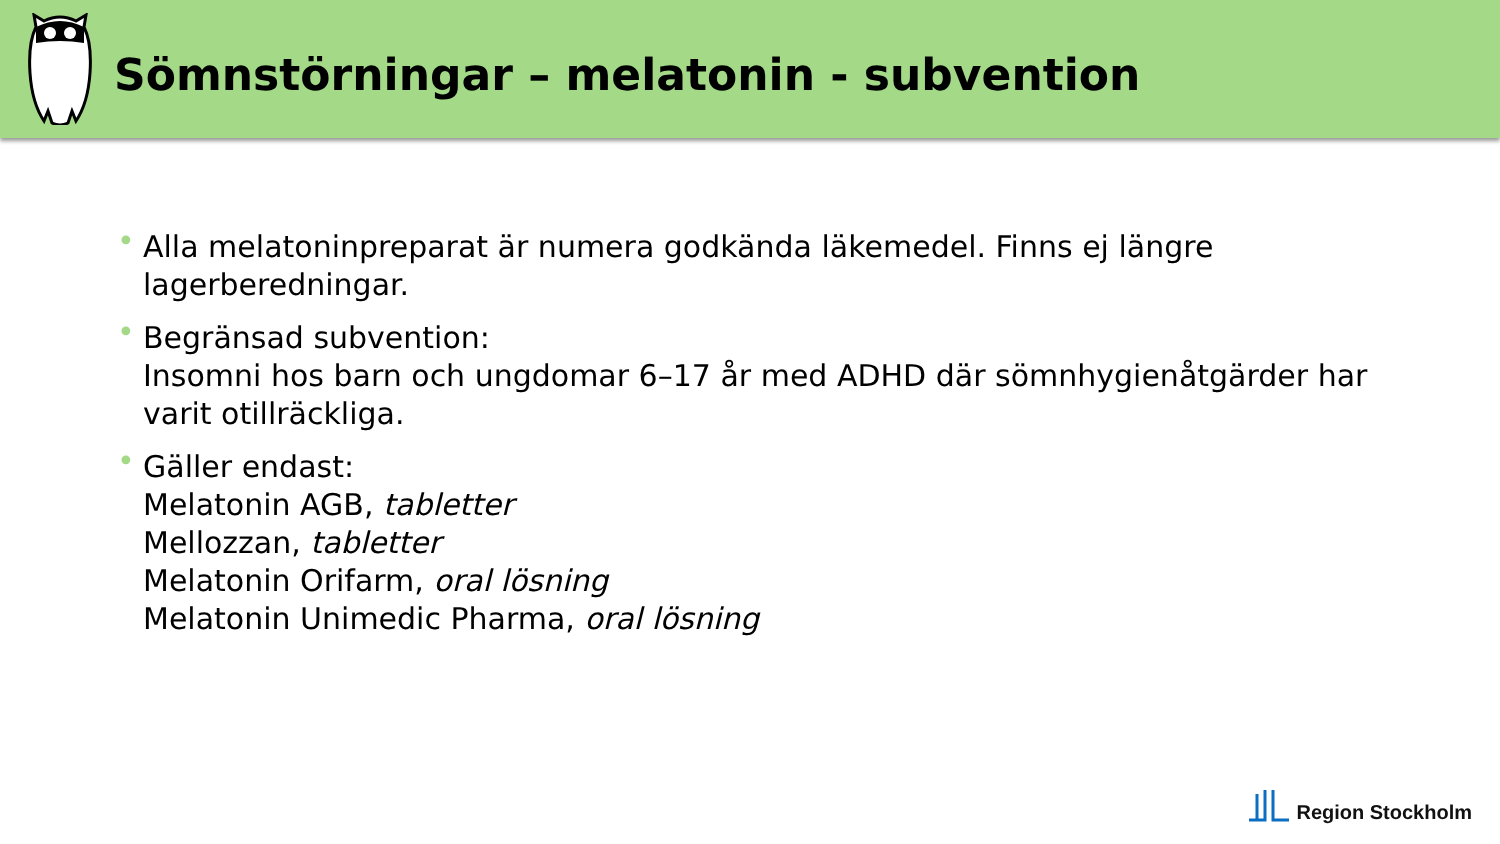Sömnstörningar – melatonin - subvention
• Alla melatoninpreparat är numera godkända läkemedel. Finns ej längre lagerberedningar.
• Begränsad subvention:
Insomni hos barn och ungdomar 6–17 år med ADHD där sömnhygienåtgärder har varit otillräckliga.
• Gäller endast:
Melatonin AGB, tabletter
Mellozzan, tabletter
Melatonin Orifarm, oral lösning
Melatonin Unimedic Pharma, oral lösning
Region Stockholm